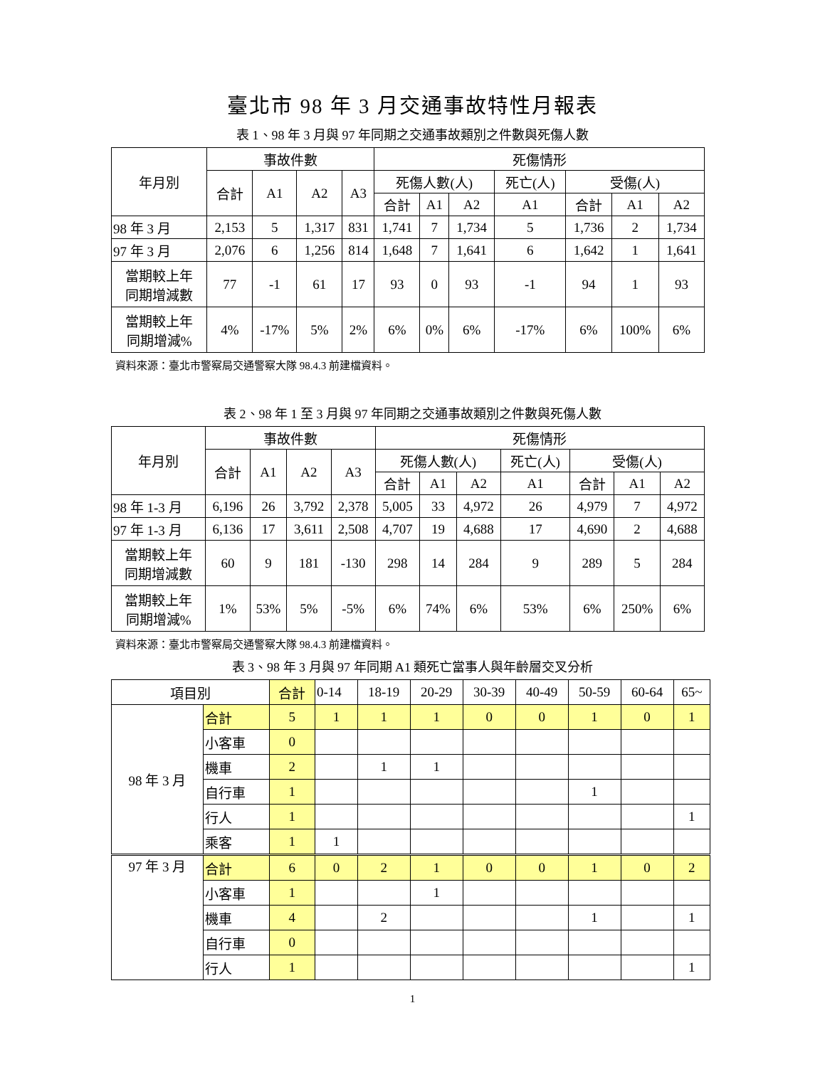臺北市 98 年 3 月交通事故特性月報表
表 1、98 年 3 月與 97 年同期之交通事故類別之件數與死傷人數
| 年月別 | 事故件數 | | | | 死傷情形 | | | | | | |
| --- | --- | --- | --- | --- | --- | --- | --- | --- | --- | --- | --- |
| | 合計 | A1 | A2 | A3 | 死傷人數(人) | | | 死亡(人) | 受傷(人) | | |
| | | | | | 合計 | A1 | A2 | A1 | 合計 | A1 | A2 |
| 98 年 3 月 | 2,153 | 5 | 1,317 | 831 | 1,741 | 7 | 1,734 | 5 | 1,736 | 2 | 1,734 |
| 97 年 3 月 | 2,076 | 6 | 1,256 | 814 | 1,648 | 7 | 1,641 | 6 | 1,642 | 1 | 1,641 |
| 當期較上年 同期增減數 | 77 | -1 | 61 | 17 | 93 | 0 | 93 | -1 | 94 | 1 | 93 |
| 當期較上年 同期增減% | 4% | -17% | 5% | 2% | 6% | 0% | 6% | -17% | 6% | 100% | 6% |
資料來源：臺北市警察局交通警察大隊 98.4.3 前建檔資料。
表 2、98 年 1 至 3 月與 97 年同期之交通事故類別之件數與死傷人數
| 年月別 | 事故件數 | | | | 死傷情形 | | | | | | |
| --- | --- | --- | --- | --- | --- | --- | --- | --- | --- | --- | --- |
| | 合計 | A1 | A2 | A3 | 死傷人數(人) | | | 死亡(人) | 受傷(人) | | |
| | | | | | 合計 | A1 | A2 | A1 | 合計 | A1 | A2 |
| 98 年 1-3 月 | 6,196 | 26 | 3,792 | 2,378 | 5,005 | 33 | 4,972 | 26 | 4,979 | 7 | 4,972 |
| 97 年 1-3 月 | 6,136 | 17 | 3,611 | 2,508 | 4,707 | 19 | 4,688 | 17 | 4,690 | 2 | 4,688 |
| 當期較上年 同期增減數 | 60 | 9 | 181 | -130 | 298 | 14 | 284 | 9 | 289 | 5 | 284 |
| 當期較上年 同期增減% | 1% | 53% | 5% | -5% | 6% | 74% | 6% | 53% | 6% | 250% | 6% |
資料來源：臺北市警察局交通警察大隊 98.4.3 前建檔資料。
表 3、98 年 3 月與 97 年同期 A1 類死亡當事人與年齡層交叉分析
| 項目別 | | 合計 | 0-14 | 18-19 | 20-29 | 30-39 | 40-49 | 50-59 | 60-64 | 65~ |
| --- | --- | --- | --- | --- | --- | --- | --- | --- | --- | --- |
| 98 年 3 月 | 合計 | 5 | 1 | 1 | 1 | 0 | 0 | 1 | 0 | 1 |
| | 小客車 | 0 | | | | | | | | |
| | 機車 | 2 | | 1 | 1 | | | | | |
| | 自行車 | 1 | | | | | | 1 | | |
| | 行人 | 1 | | | | | | | | 1 |
| | 乘客 | 1 | 1 | | | | | | | |
| 97 年 3 月 | 合計 | 6 | 0 | 2 | 1 | 0 | 0 | 1 | 0 | 2 |
| | 小客車 | 1 | | | 1 | | | | | |
| | 機車 | 4 | | 2 | | | | 1 | | 1 |
| | 自行車 | 0 | | | | | | | | |
| | 行人 | 1 | | | | | | | | 1 |
1